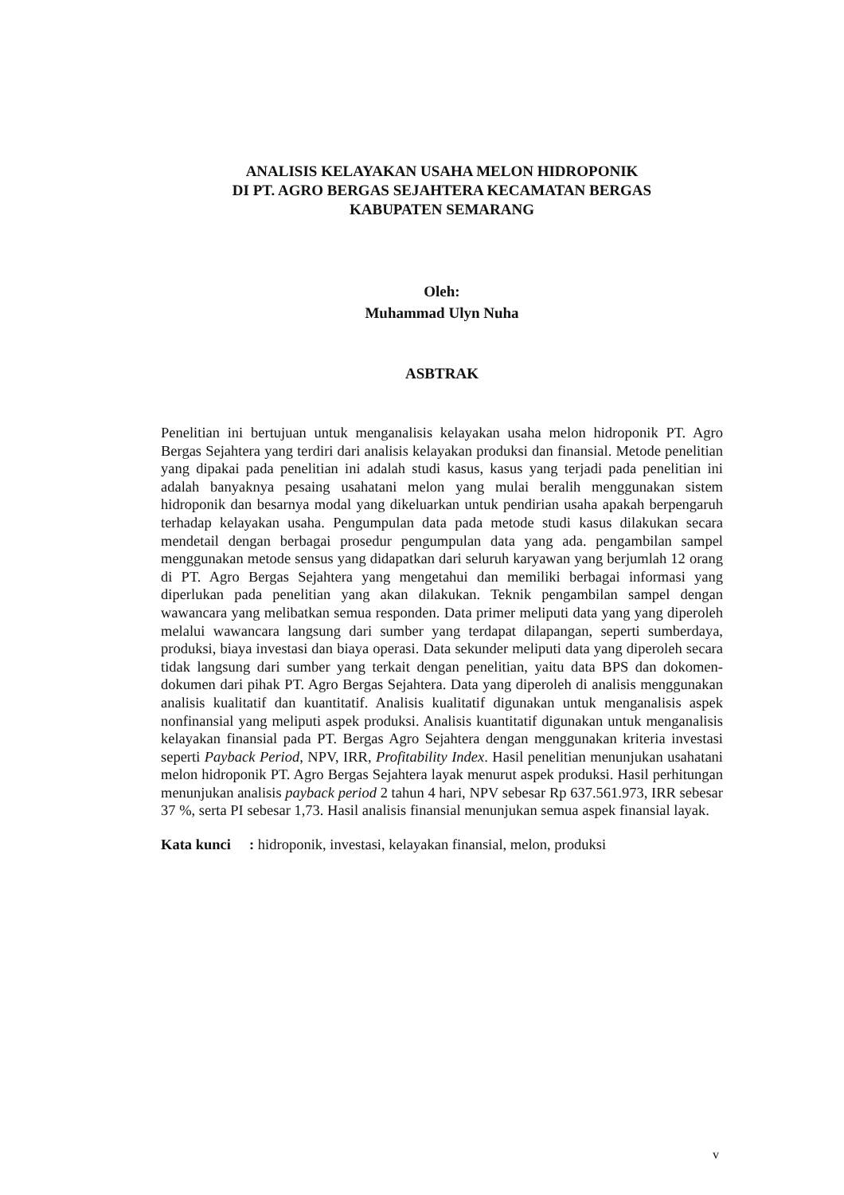ANALISIS KELAYAKAN USAHA MELON HIDROPONIK
DI PT. AGRO BERGAS SEJAHTERA KECAMATAN BERGAS
KABUPATEN SEMARANG
Oleh:
Muhammad Ulyn Nuha
ASBTRAK
Penelitian ini bertujuan untuk menganalisis kelayakan usaha melon hidroponik PT. Agro Bergas Sejahtera yang terdiri dari analisis kelayakan produksi dan finansial. Metode penelitian yang dipakai pada penelitian ini adalah studi kasus, kasus yang terjadi pada penelitian ini adalah banyaknya pesaing usahatani melon yang mulai beralih menggunakan sistem hidroponik dan besarnya modal yang dikeluarkan untuk pendirian usaha apakah berpengaruh terhadap kelayakan usaha. Pengumpulan data pada metode studi kasus dilakukan secara mendetail dengan berbagai prosedur pengumpulan data yang ada. pengambilan sampel menggunakan metode sensus yang didapatkan dari seluruh karyawan yang berjumlah 12 orang di PT. Agro Bergas Sejahtera yang mengetahui dan memiliki berbagai informasi yang diperlukan pada penelitian yang akan dilakukan. Teknik pengambilan sampel dengan wawancara yang melibatkan semua responden. Data primer meliputi data yang yang diperoleh melalui wawancara langsung dari sumber yang terdapat dilapangan, seperti sumberdaya, produksi, biaya investasi dan biaya operasi. Data sekunder meliputi data yang diperoleh secara tidak langsung dari sumber yang terkait dengan penelitian, yaitu data BPS dan dokomen- dokumen dari pihak PT. Agro Bergas Sejahtera. Data yang diperoleh di analisis menggunakan analisis kualitatif dan kuantitatif. Analisis kualitatif digunakan untuk menganalisis aspek nonfinansial yang meliputi aspek produksi. Analisis kuantitatif digunakan untuk menganalisis kelayakan finansial pada PT. Bergas Agro Sejahtera dengan menggunakan kriteria investasi seperti Payback Period, NPV, IRR, Profitability Index. Hasil penelitian menunjukan usahatani melon hidroponik PT. Agro Bergas Sejahtera layak menurut aspek produksi. Hasil perhitungan menunjukan analisis payback period 2 tahun 4 hari, NPV sebesar Rp 637.561.973, IRR sebesar 37 %, serta PI sebesar 1,73. Hasil analisis finansial menunjukan semua aspek finansial layak.
Kata kunci : hidroponik, investasi, kelayakan finansial, melon, produksi
v